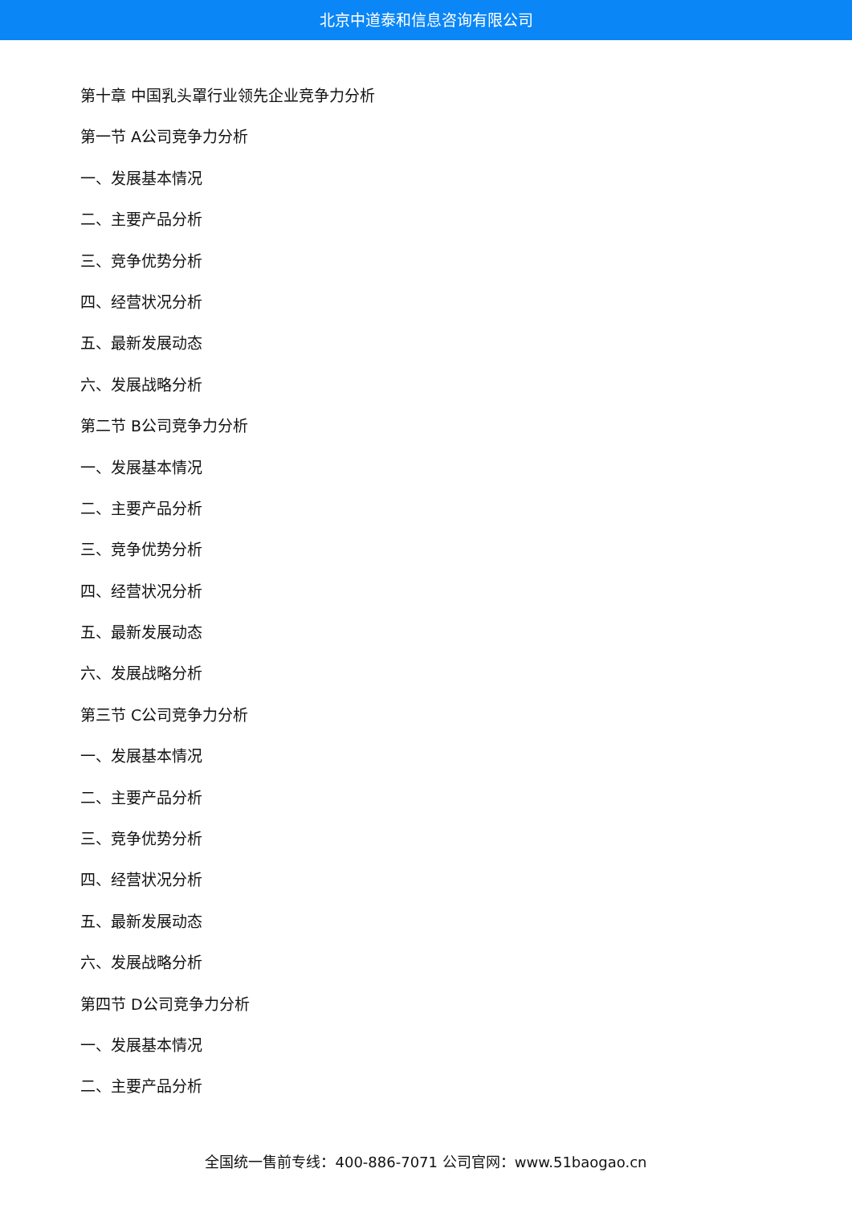北京中道泰和信息咨询有限公司
第十章 中国乳头罩行业领先企业竞争力分析
第一节 A公司竞争力分析
一、发展基本情况
二、主要产品分析
三、竞争优势分析
四、经营状况分析
五、最新发展动态
六、发展战略分析
第二节 B公司竞争力分析
一、发展基本情况
二、主要产品分析
三、竞争优势分析
四、经营状况分析
五、最新发展动态
六、发展战略分析
第三节 C公司竞争力分析
一、发展基本情况
二、主要产品分析
三、竞争优势分析
四、经营状况分析
五、最新发展动态
六、发展战略分析
第四节 D公司竞争力分析
一、发展基本情况
二、主要产品分析
全国统一售前专线：400-886-7071 公司官网：www.51baogao.cn